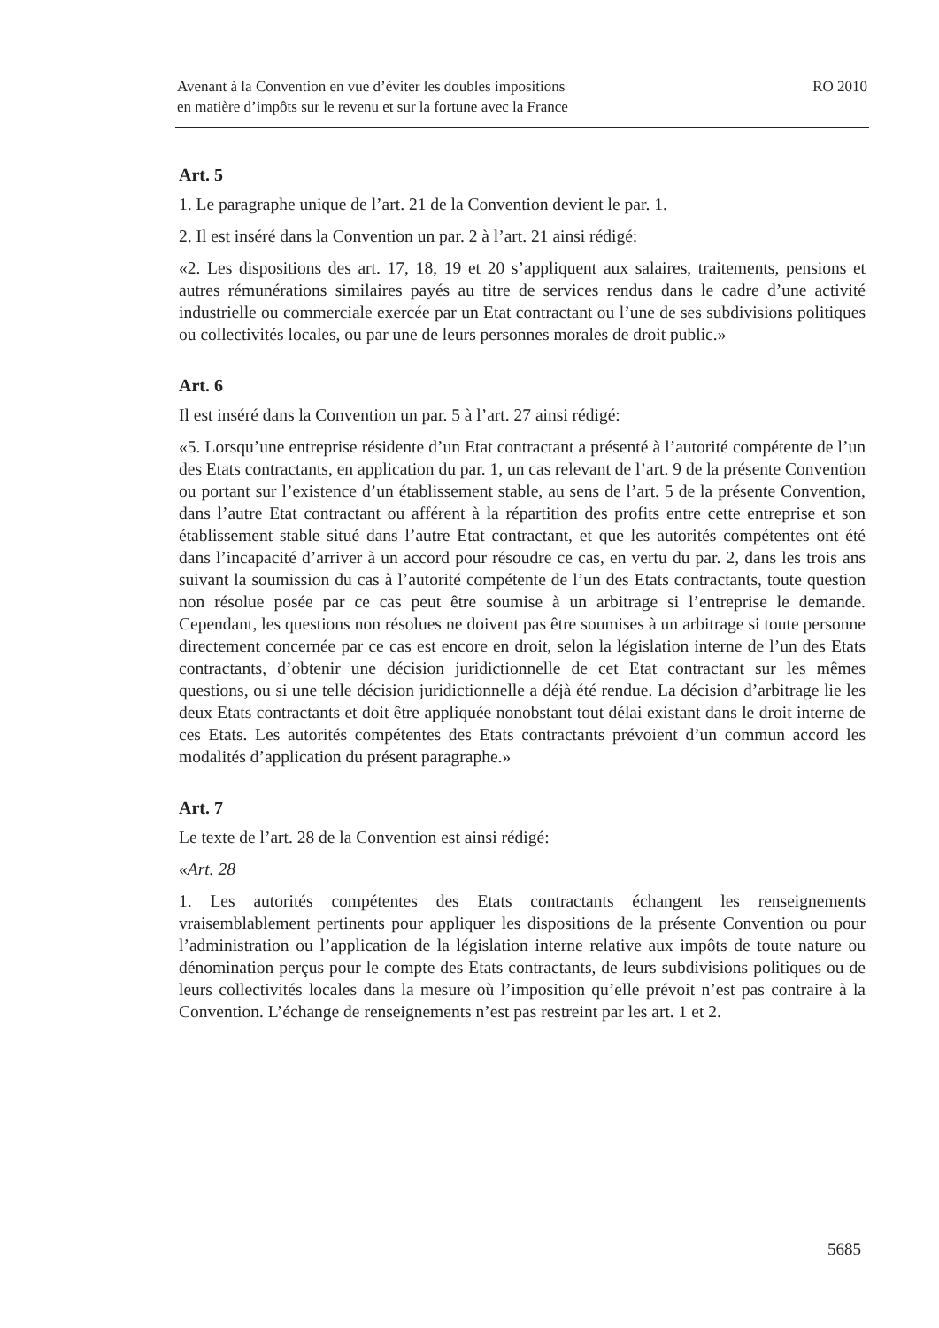Avenant à la Convention en vue d’éviter les doubles impositions
en matière d’impôts sur le revenu et sur la fortune avec la France
RO 2010
Art. 5
1. Le paragraphe unique de l’art. 21 de la Convention devient le par. 1.
2. Il est inséré dans la Convention un par. 2 à l’art. 21 ainsi rédigé:
«2. Les dispositions des art. 17, 18, 19 et 20 s’appliquent aux salaires, traitements, pensions et autres rémunérations similaires payés au titre de services rendus dans le cadre d’une activité industrielle ou commerciale exercée par un Etat contractant ou l’une de ses subdivisions politiques ou collectivités locales, ou par une de leurs personnes morales de droit public.»
Art. 6
Il est inséré dans la Convention un par. 5 à l’art. 27 ainsi rédigé:
«5. Lorsqu’une entreprise résidente d’un Etat contractant a présenté à l’autorité compétente de l’un des Etats contractants, en application du par. 1, un cas relevant de l’art. 9 de la présente Convention ou portant sur l’existence d’un établissement stable, au sens de l’art. 5 de la présente Convention, dans l’autre Etat contractant ou afférent à la répartition des profits entre cette entreprise et son établissement stable situé dans l’autre Etat contractant, et que les autorités compétentes ont été dans l’incapacité d’arriver à un accord pour résoudre ce cas, en vertu du par. 2, dans les trois ans suivant la soumission du cas à l’autorité compétente de l’un des Etats contractants, toute question non résolue posée par ce cas peut être soumise à un arbitrage si l’entreprise le demande. Cependant, les questions non résolues ne doivent pas être soumises à un arbitrage si toute personne directement concernée par ce cas est encore en droit, selon la législation interne de l’un des Etats contractants, d’obtenir une décision juridictionnelle de cet Etat contractant sur les mêmes questions, ou si une telle décision juridictionnelle a déjà été rendue. La décision d’arbitrage lie les deux Etats contractants et doit être appliquée nonobstant tout délai existant dans le droit interne de ces Etats. Les autorités compétentes des Etats contractants prévoient d’un commun accord les modalités d’application du présent paragraphe.»
Art. 7
Le texte de l’art. 28 de la Convention est ainsi rédigé:
«Art. 28
1. Les autorités compétentes des Etats contractants échangent les renseignements vraisemblablement pertinents pour appliquer les dispositions de la présente Convention ou pour l’administration ou l’application de la législation interne relative aux impôts de toute nature ou dénomination perçus pour le compte des Etats contractants, de leurs subdivisions politiques ou de leurs collectivités locales dans la mesure où l’imposition qu’elle prévoit n’est pas contraire à la Convention. L’échange de renseignements n’est pas restreint par les art. 1 et 2.
5685